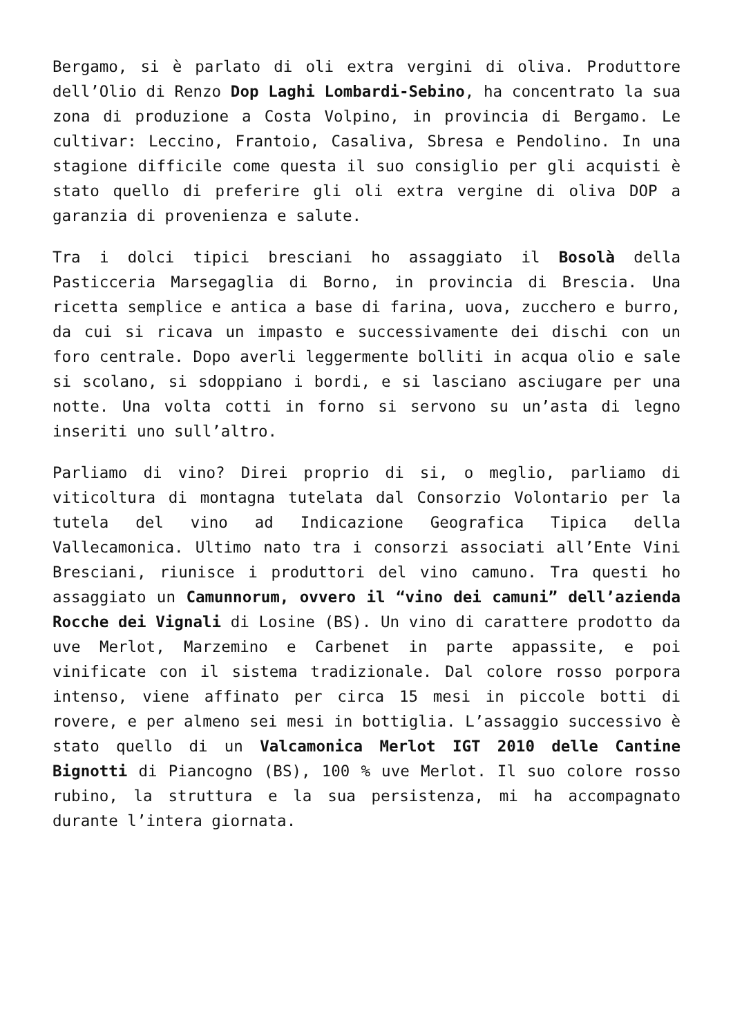Bergamo, si è parlato di oli extra vergini di oliva. Produttore dell’Olio di Renzo Dop Laghi Lombardi-Sebino, ha concentrato la sua zona di produzione a Costa Volpino, in provincia di Bergamo. Le cultivar: Leccino, Frantoio, Casaliva, Sbresa e Pendolino. In una stagione difficile come questa il suo consiglio per gli acquisti è stato quello di preferire gli oli extra vergine di oliva DOP a garanzia di provenienza e salute.
Tra i dolci tipici bresciani ho assaggiato il Bosolà della Pasticceria Marsegaglia di Borno, in provincia di Brescia. Una ricetta semplice e antica a base di farina, uova, zucchero e burro, da cui si ricava un impasto e successivamente dei dischi con un foro centrale. Dopo averli leggermente bolliti in acqua olio e sale si scolano, si sdoppiano i bordi, e si lasciano asciugare per una notte. Una volta cotti in forno si servono su un’asta di legno inseriti uno sull’altro.
Parliamo di vino? Direi proprio di si, o meglio, parliamo di viticoltura di montagna tutelata dal Consorzio Volontario per la tutela del vino ad Indicazione Geografica Tipica della Vallecamonica. Ultimo nato tra i consorzi associati all’Ente Vini Bresciani, riunisce i produttori del vino camuno. Tra questi ho assaggiato un Camunnorum, ovvero il “vino dei camuni” dell’azienda Rocche dei Vignali di Losine (BS). Un vino di carattere prodotto da uve Merlot, Marzemino e Carbenet in parte appassite, e poi vinificate con il sistema tradizionale. Dal colore rosso porpora intenso, viene affinato per circa 15 mesi in piccole botti di rovere, e per almeno sei mesi in bottiglia. L’assaggio successivo è stato quello di un Valcamonica Merlot IGT 2010 delle Cantine Bignotti di Piancogno (BS), 100 % uve Merlot. Il suo colore rosso rubino, la struttura e la sua persistenza, mi ha accompagnato durante l’intera giornata.